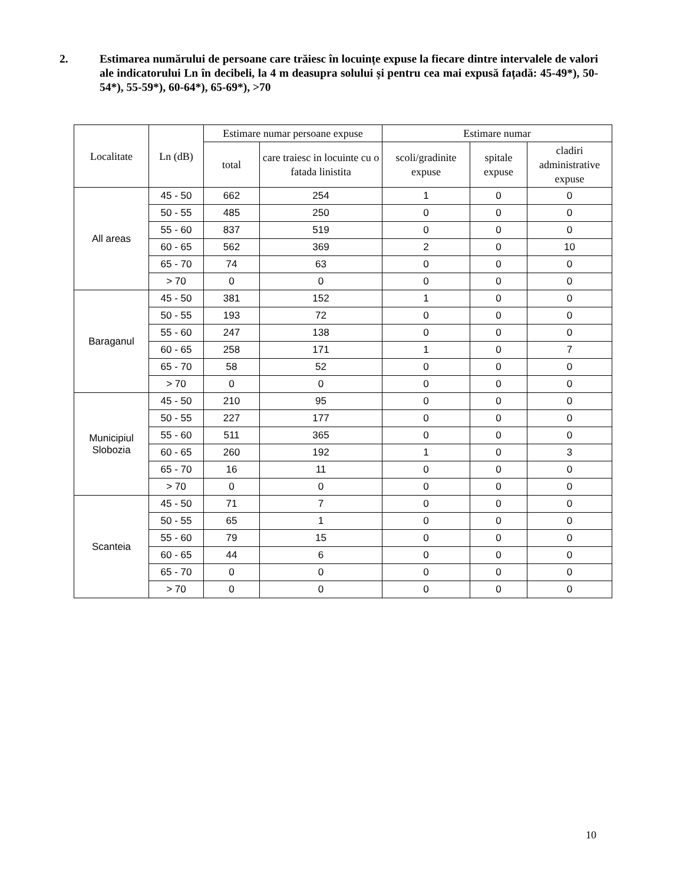2. Estimarea numărului de persoane care trăiesc în locuințe expuse la fiecare dintre intervalele de valori ale indicatorului Ln în decibeli, la 4 m deasupra solului și pentru cea mai expusă fațadă: 45-49*), 50-54*), 55-59*), 60-64*), 65-69*), >70
| Localitate | Ln (dB) | Estimare numar persoane expuse | | Estimare numar | | |
| --- | --- | --- | --- | --- | --- | --- |
| | | | | scoli/gradinite expuse | spitale expuse | cladiri administrative expuse |
| | | total | care traiesc in locuinte cu o fatada linistita | | | |
| All areas | 45 - 50 | 662 | 254 | 1 | 0 | 0 |
| | 50 - 55 | 485 | 250 | 0 | 0 | 0 |
| | 55 - 60 | 837 | 519 | 0 | 0 | 0 |
| | 60 - 65 | 562 | 369 | 2 | 0 | 10 |
| | 65 - 70 | 74 | 63 | 0 | 0 | 0 |
| | > 70 | 0 | 0 | 0 | 0 | 0 |
| Baraganul | 45 - 50 | 381 | 152 | 1 | 0 | 0 |
| | 50 - 55 | 193 | 72 | 0 | 0 | 0 |
| | 55 - 60 | 247 | 138 | 0 | 0 | 0 |
| | 60 - 65 | 258 | 171 | 1 | 0 | 7 |
| | 65 - 70 | 58 | 52 | 0 | 0 | 0 |
| | > 70 | 0 | 0 | 0 | 0 | 0 |
| Municipiul Slobozia | 45 - 50 | 210 | 95 | 0 | 0 | 0 |
| | 50 - 55 | 227 | 177 | 0 | 0 | 0 |
| | 55 - 60 | 511 | 365 | 0 | 0 | 0 |
| | 60 - 65 | 260 | 192 | 1 | 0 | 3 |
| | 65 - 70 | 16 | 11 | 0 | 0 | 0 |
| | > 70 | 0 | 0 | 0 | 0 | 0 |
| Scanteia | 45 - 50 | 71 | 7 | 0 | 0 | 0 |
| | 50 - 55 | 65 | 1 | 0 | 0 | 0 |
| | 55 - 60 | 79 | 15 | 0 | 0 | 0 |
| | 60 - 65 | 44 | 6 | 0 | 0 | 0 |
| | 65 - 70 | 0 | 0 | 0 | 0 | 0 |
| | > 70 | 0 | 0 | 0 | 0 | 0 |
10